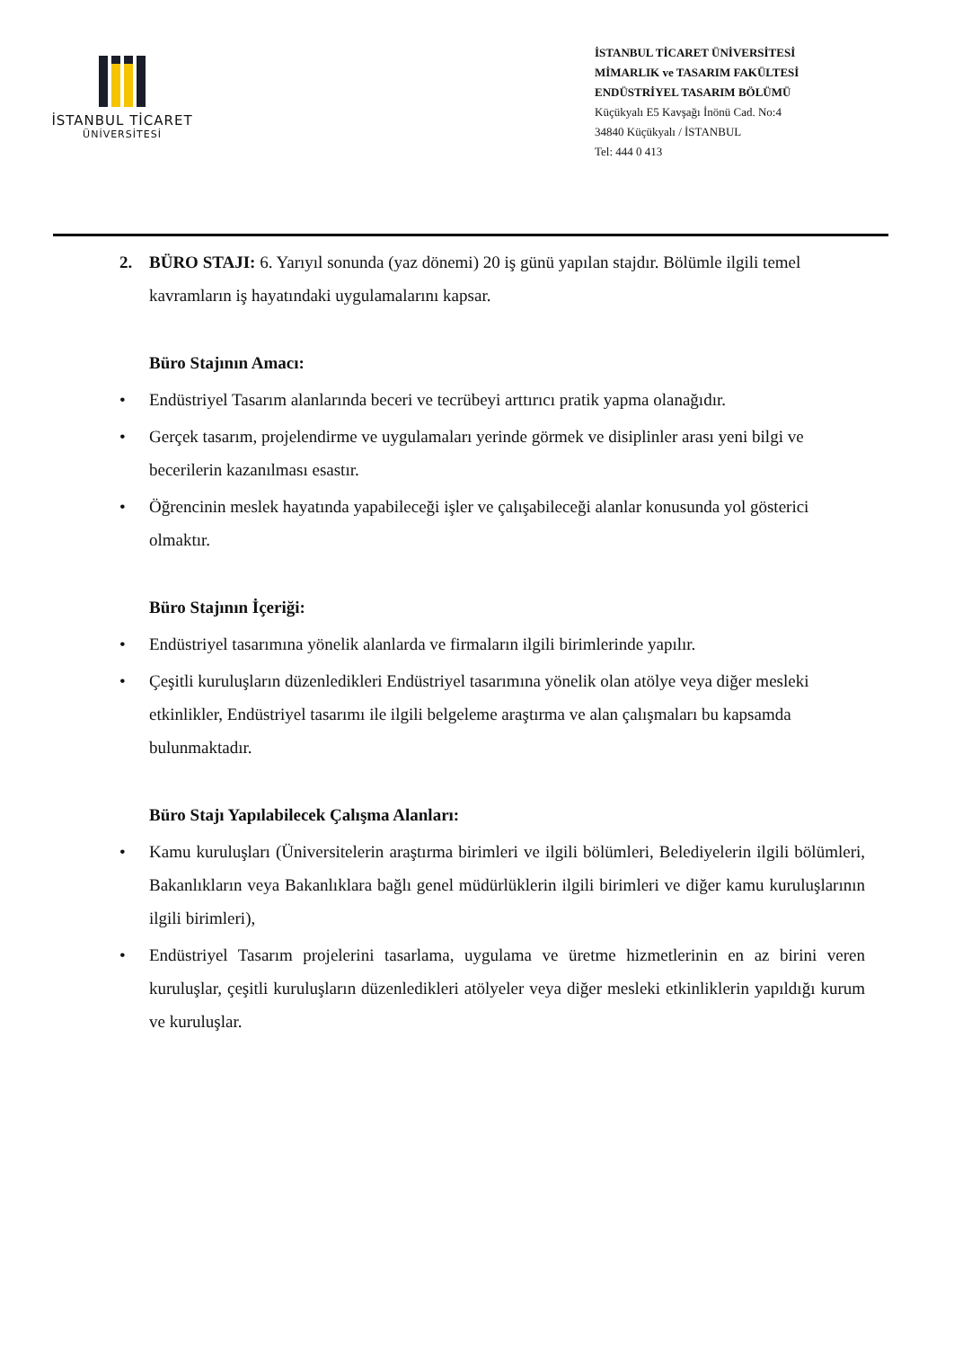İSTANBUL TİCARET
ÜNİVERSİTESİ
İSTANBUL TİCARET ÜNİVERSİTESİ
MİMARLIK ve TASARIM FAKÜLTESİ
ENDÜSTRİYEL TASARIM BÖLÜMÜ
Küçükyalı E5 Kavşağı İnönü Cad. No:4
34840 Küçükyalı / İSTANBUL
Tel: 444 0 413
2. BÜRO STAJI: 6. Yarıyıl sonunda (yaz dönemi) 20 iş günü yapılan stajdır. Bölümle ilgili temel kavramların iş hayatındaki uygulamalarını kapsar.
Büro Stajının Amacı:
• Endüstriyel Tasarım alanlarında beceri ve tecrübeyi arttırıcı pratik yapma olanağıdır.
• Gerçek tasarım, projelendirme ve uygulamaları yerinde görmek ve disiplinler arası yeni bilgi ve becerilerin kazanılması esastır.
• Öğrencinin meslek hayatında yapabileceği işler ve çalışabileceği alanlar konusunda yol gösterici olmaktır.
Büro Stajının İçeriği:
• Endüstriyel tasarımına yönelik alanlarda ve firmaların ilgili birimlerinde yapılır.
• Çeşitli kuruluşların düzenledikleri Endüstriyel tasarımına yönelik olan atölye veya diğer mesleki etkinlikler, Endüstriyel tasarımı ile ilgili belgeleme araştırma ve alan çalışmaları bu kapsamda bulunmaktadır.
Büro Stajı Yapılabilecek Çalışma Alanları:
• Kamu kuruluşları (Üniversitelerin araştırma birimleri ve ilgili bölümleri, Belediyelerin ilgili bölümleri, Bakanlıkların veya Bakanlıklara bağlı genel müdürlüklerin ilgili birimleri ve diğer kamu kuruluşlarının ilgili birimleri),
• Endüstriyel Tasarım projelerini tasarlama, uygulama ve üretme hizmetlerinin en az birini veren kuruluşlar, çeşitli kuruluşların düzenledikleri atölyeler veya diğer mesleki etkinliklerin yapıldığı kurum ve kuruluşlar.